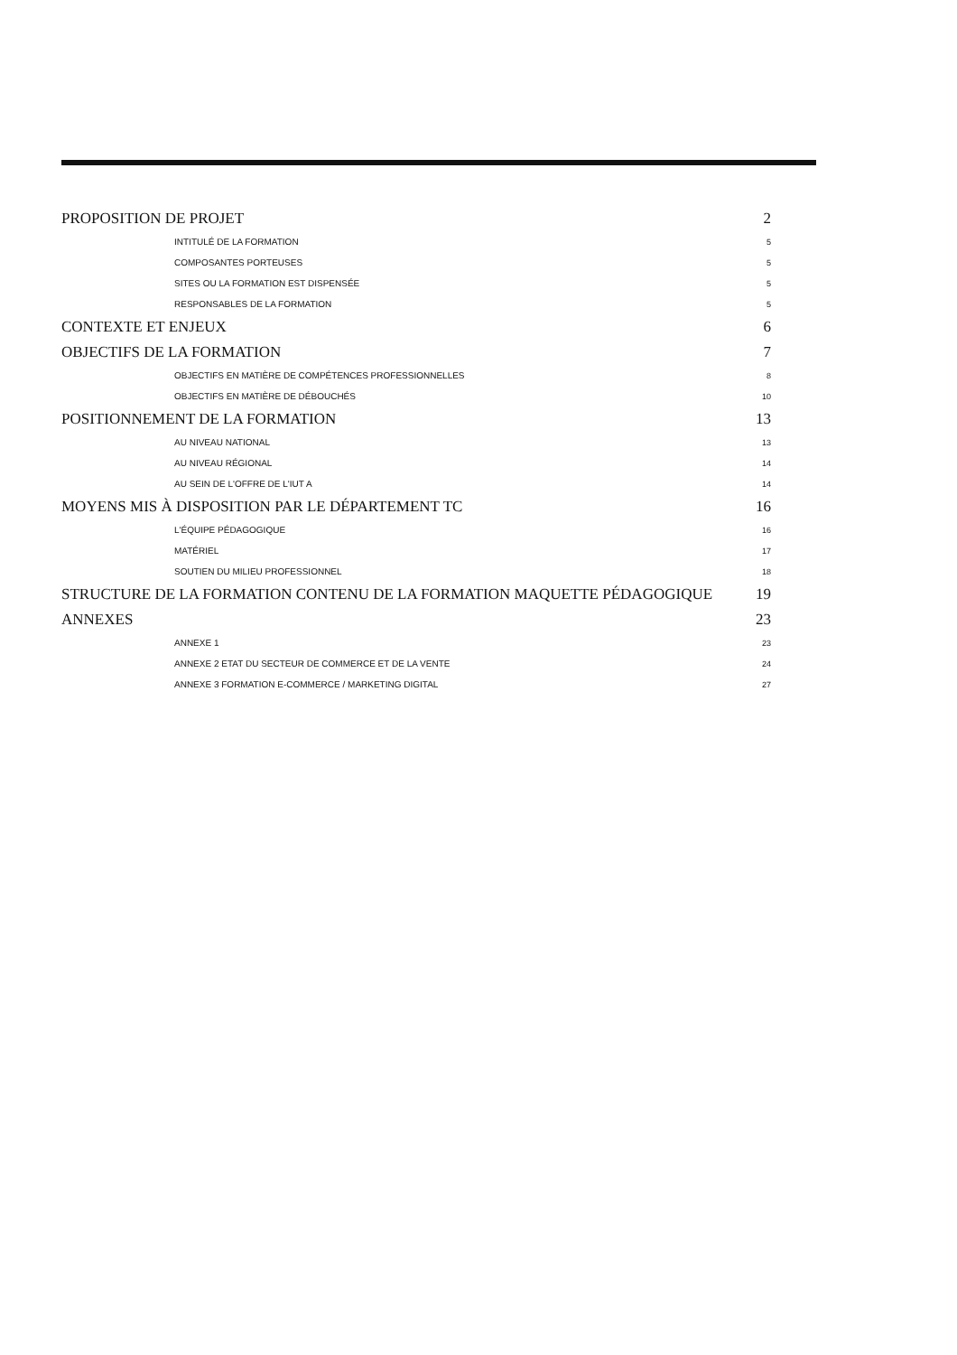PROPOSITION DE PROJET 2
INTITULÉ DE LA FORMATION 5
COMPOSANTES PORTEUSES 5
SITES OU LA FORMATION EST DISPENSÉE 5
RESPONSABLES DE LA FORMATION 5
CONTEXTE ET ENJEUX 6
OBJECTIFS DE LA FORMATION 7
OBJECTIFS EN MATIÈRE DE COMPÉTENCES PROFESSIONNELLES 8
OBJECTIFS EN MATIÈRE DE DÉBOUCHÉS 10
POSITIONNEMENT DE LA FORMATION 13
AU NIVEAU NATIONAL 13
AU NIVEAU RÉGIONAL 14
AU SEIN DE L'OFFRE DE L'IUT A 14
MOYENS MIS À DISPOSITION PAR LE DÉPARTEMENT TC 16
L'ÉQUIPE PÉDAGOGIQUE 16
MATÉRIEL 17
SOUTIEN DU MILIEU PROFESSIONNEL 18
STRUCTURE DE LA FORMATION CONTENU DE LA FORMATION MAQUETTE PÉDAGOGIQUE 19
ANNEXES 23
ANNEXE 1 23
ANNEXE 2 ETAT DU SECTEUR DE COMMERCE ET DE LA VENTE 24
ANNEXE 3 FORMATION E-COMMERCE / MARKETING DIGITAL 27